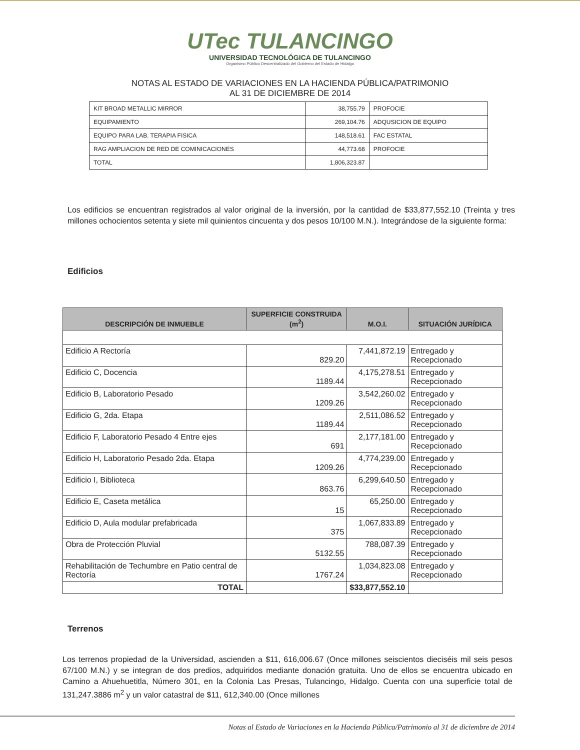UTec TULANCINGO
UNIVERSIDAD TECNOLÓGICA DE TULANCINGO
Organismo Público Descentralizado del Gobierno del Estado de Hidalgo
NOTAS AL ESTADO DE VARIACIONES EN LA HACIENDA PÚBLICA/PATRIMONIO
AL 31 DE DICIEMBRE DE 2014
| KIT BROAD METALLIC MIRROR | 38,755.79 | PROFOCIE |
| EQUIPAMIENTO | 269,104.76 | ADQUSICION DE EQUIPO |
| EQUIPO PARA LAB. TERAPIA FISICA | 148,518.61 | FAC ESTATAL |
| RAG AMPLIACION DE RED DE COMINICACIONES | 44,773.68 | PROFOCIE |
| TOTAL | 1,806,323.87 | |
Los edificios se encuentran registrados al valor original de la inversión, por la cantidad de $33,877,552.10 (Treinta y tres millones ochocientos setenta y siete mil quinientos cincuenta y dos pesos 10/100 M.N.). Integrándose de la siguiente forma:
Edificios
| DESCRIPCIÓN DE INMUEBLE | SUPERFICIE CONSTRUIDA (m<sup>2</sup>) | M.O.I. | SITUACIÓN JURÍDICA |
| --- | --- | --- | --- |
| Edificio A Rectoría | 829.20 | 7,441,872.19 | Entregado y Recepcionado |
| Edificio C, Docencia | 1189.44 | 4,175,278.51 | Entregado y Recepcionado |
| Edificio B, Laboratorio Pesado | 1209.26 | 3,542,260.02 | Entregado y Recepcionado |
| Edificio G, 2da. Etapa | 1189.44 | 2,511,086.52 | Entregado y Recepcionado |
| Edificio F, Laboratorio Pesado 4 Entre ejes | 691 | 2,177,181.00 | Entregado y Recepcionado |
| Edificio H, Laboratorio Pesado 2da. Etapa | 1209.26 | 4,774,239.00 | Entregado y Recepcionado |
| Edificio I, Biblioteca | 863.76 | 6,299,640.50 | Entregado y Recepcionado |
| Edificio E, Caseta metálica | 15 | 65,250.00 | Entregado y Recepcionado |
| Edificio D, Aula modular prefabricada | 375 | 1,067,833.89 | Entregado y Recepcionado |
| Obra de Protección Pluvial | 5132.55 | 788,087.39 | Entregado y Recepcionado |
| Rehabilitación de Techumbre en Patio central de Rectoría | 1767.24 | 1,034,823.08 | Entregado y Recepcionado |
| TOTAL | | $33,877,552.10 | |
Terrenos
Los terrenos propiedad de la Universidad, ascienden a $11, 616,006.67 (Once millones seiscientos dieciséis mil seis pesos 67/100 M.N.) y se integran de dos predios, adquiridos mediante donación gratuita. Uno de ellos se encuentra ubicado en Camino a Ahuehuetitla, Número 301, en la Colonia Las Presas, Tulancingo, Hidalgo. Cuenta con una superficie total de 131,247.3886 m<sup>2</sup> y un valor catastral de $11, 612,340.00 (Once millones
Notas al Estado de Variaciones en la Hacienda Pública/Patrimonio al 31 de diciembre de 2014